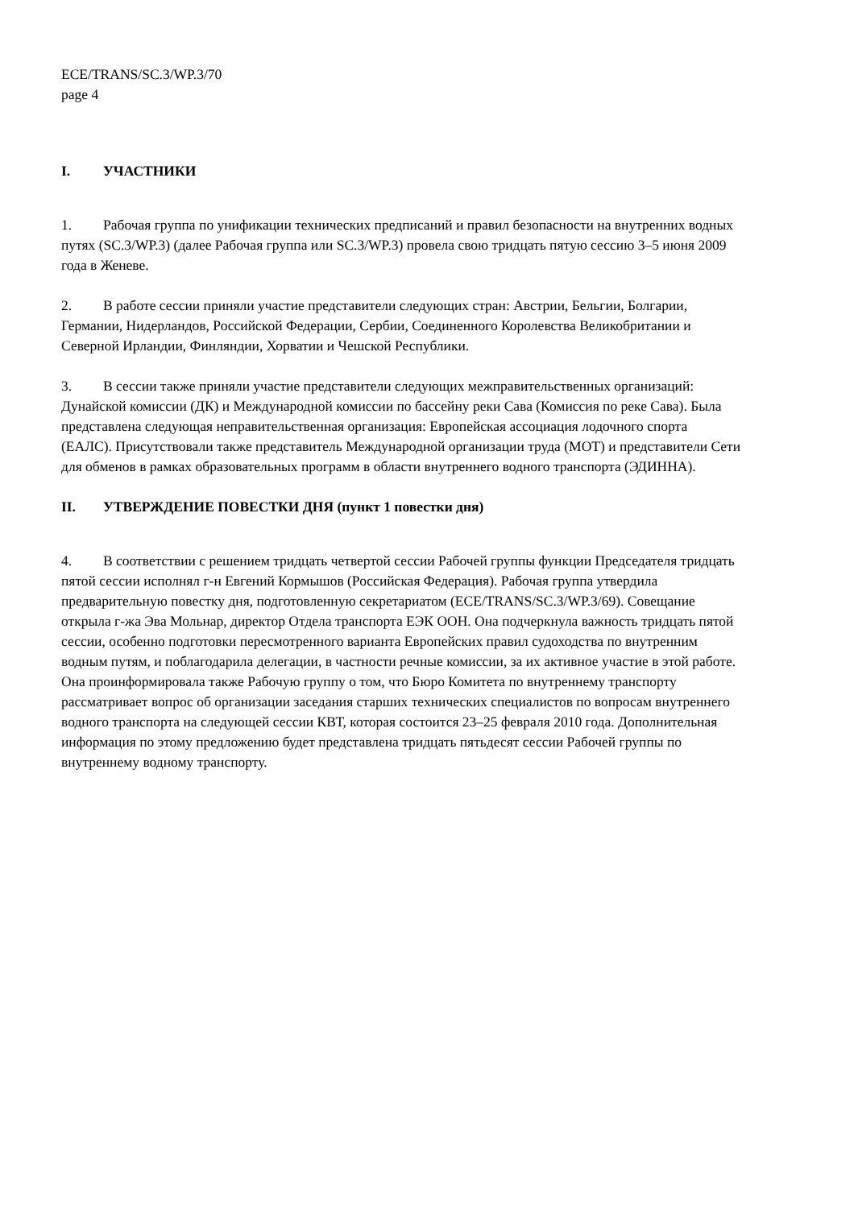ECE/TRANS/SC.3/WP.3/70
page 4
I. УЧАСТНИКИ
1. Рабочая группа по унификации технических предписаний и правил безопасности на внутренних водных путях (SC.3/WP.3) (далее Рабочая группа или SC.3/WP.3) провела свою тридцать пятую сессию 3–5 июня 2009 года в Женеве.
2. В работе сессии приняли участие представители следующих стран: Австрии, Бельгии, Болгарии, Германии, Нидерландов, Российской Федерации, Сербии, Соединенного Королевства Великобритании и Северной Ирландии, Финляндии, Хорватии и Чешской Республики.
3. В сессии также приняли участие представители следующих межправительственных организаций: Дунайской комиссии (ДК) и Международной комиссии по бассейну реки Сава (Комиссия по реке Сава). Была представлена следующая неправительственная организация: Европейская ассоциация лодочного спорта (ЕАЛС). Присутствовали также представитель Международной организации труда (МОТ) и представители Сети для обменов в рамках образовательных программ в области внутреннего водного транспорта (ЭДИННА).
II. УТВЕРЖДЕНИЕ ПОВЕСТКИ ДНЯ (пункт 1 повестки дня)
4. В соответствии с решением тридцать четвертой сессии Рабочей группы функции Председателя тридцать пятой сессии исполнял г-н Евгений Кормышов (Российская Федерация). Рабочая группа утвердила предварительную повестку дня, подготовленную секретариатом (ECE/TRANS/SC.3/WP.3/69). Совещание открыла г-жа Эва Мольнар, директор Отдела транспорта ЕЭК ООН. Она подчеркнула важность тридцать пятой сессии, особенно подготовки пересмотренного варианта Европейских правил судоходства по внутренним водным путям, и поблагодарила делегации, в частности речные комиссии, за их активное участие в этой работе. Она проинформировала также Рабочую группу о том, что Бюро Комитета по внутреннему транспорту рассматривает вопрос об организации заседания старших технических специалистов по вопросам внутреннего водного транспорта на следующей сессии КВТ, которая состоится 23–25 февраля 2010 года. Дополнительная информация по этому предложению будет представлена тридцать пятьдесят сессии Рабочей группы по внутреннему водному транспорту.